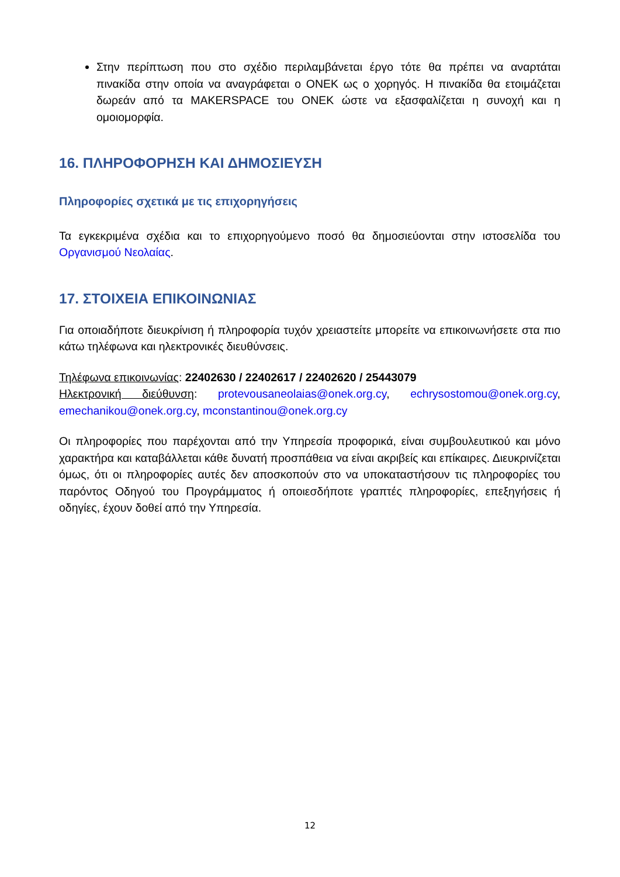Στην περίπτωση που στο σχέδιο περιλαμβάνεται έργο τότε θα πρέπει να αναρτάται πινακίδα στην οποία να αναγράφεται ο ΟΝΕΚ ως ο χορηγός. Η πινακίδα θα ετοιμάζεται δωρεάν από τα MAKERSPACE του ΟΝΕΚ ώστε να εξασφαλίζεται η συνοχή και η ομοιομορφία.
16. ΠΛΗΡΟΦΟΡΗΣΗ ΚΑΙ ΔΗΜΟΣΙΕΥΣΗ
Πληροφορίες σχετικά με τις επιχορηγήσεις
Τα εγκεκριμένα σχέδια και το επιχορηγούμενο ποσό θα δημοσιεύονται στην ιστοσελίδα του Οργανισμού Νεολαίας.
17. ΣΤΟΙΧΕΙΑ ΕΠΙΚΟΙΝΩΝΙΑΣ
Για οποιαδήποτε διευκρίνιση ή πληροφορία τυχόν χρειαστείτε μπορείτε να επικοινωνήσετε στα πιο κάτω τηλέφωνα και ηλεκτρονικές διευθύνσεις.
Τηλέφωνα επικοινωνίας: 22402630 / 22402617 / 22402620 / 25443079
Ηλεκτρονική διεύθυνση: protevousaneolaias@onek.org.cy, echrysostomou@onek.org.cy, emechanikou@onek.org.cy, mconstantinou@onek.org.cy
Οι πληροφορίες που παρέχονται από την Υπηρεσία προφορικά, είναι συμβουλευτικού και μόνο χαρακτήρα και καταβάλλεται κάθε δυνατή προσπάθεια να είναι ακριβείς και επίκαιρες. Διευκρινίζεται όμως, ότι οι πληροφορίες αυτές δεν αποσκοπούν στο να υποκαταστήσουν τις πληροφορίες του παρόντος Οδηγού του Προγράμματος ή οποιεσδήποτε γραπτές πληροφορίες, επεξηγήσεις ή οδηγίες, έχουν δοθεί από την Υπηρεσία.
12